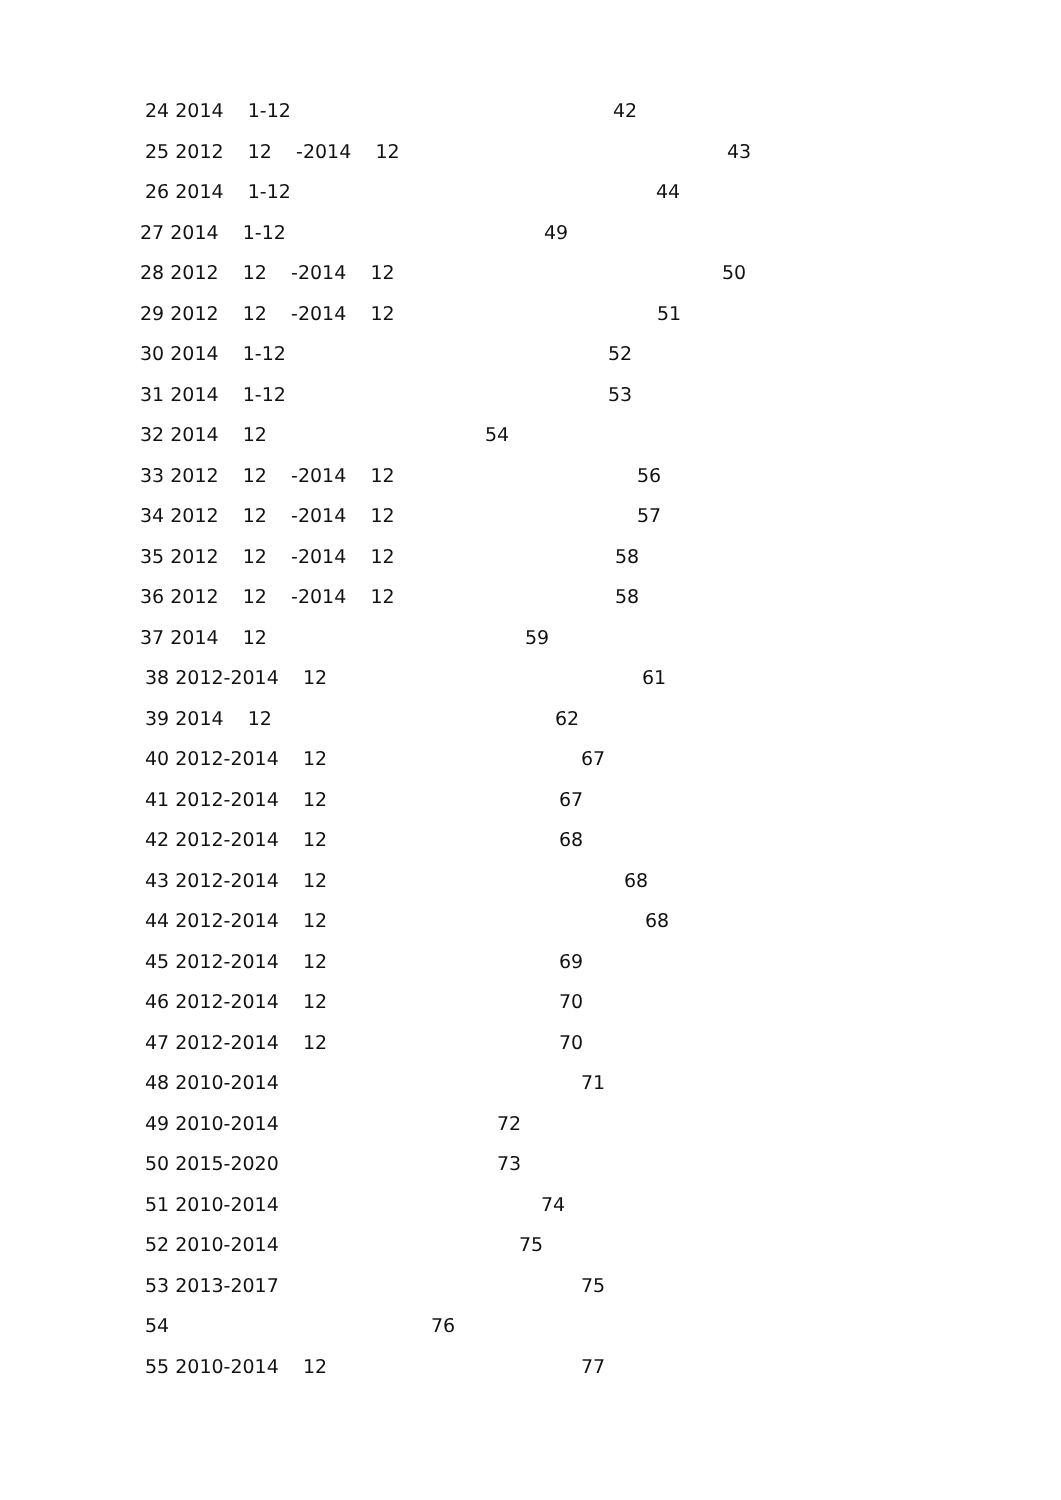24 2014 1-12 42
25 2012 12 -2014 12 43
26 2014 1-12 44
27 2014 1-12 49
28 2012 12 -2014 12 50
29 2012 12 -2014 12 51
30 2014 1-12 52
31 2014 1-12 53
32 2014 12 54
33 2012 12 -2014 12 56
34 2012 12 -2014 12 57
35 2012 12 -2014 12 58
36 2012 12 -2014 12 58
37 2014 12 59
38 2012-2014 12 61
39 2014 12 62
40 2012-2014 12 67
41 2012-2014 12 67
42 2012-2014 12 68
43 2012-2014 12 68
44 2012-2014 12 68
45 2012-2014 12 69
46 2012-2014 12 70
47 2012-2014 12 70
48 2010-2014 71
49 2010-2014 72
50 2015-2020 73
51 2010-2014 74
52 2010-2014 75
53 2013-2017 75
54 76
55 2010-2014 12 77